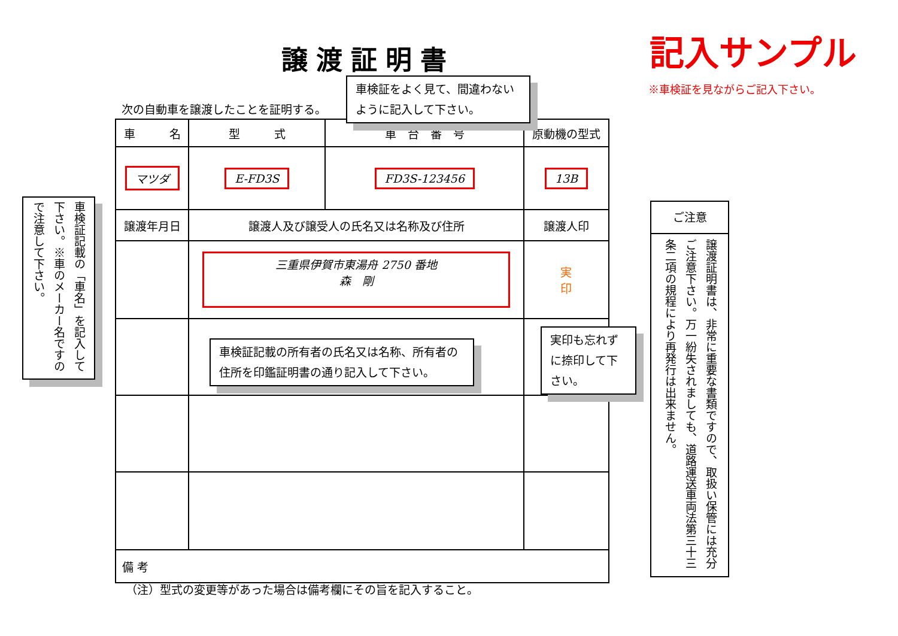譲渡証明書 記入サンプル
※車検証を見ながらご記入下さい。
次の自動車を譲渡したことを証明する。
| 車 名 | 型 式 | 車 台 番 号 | 原動機の型式 |
| --- | --- | --- | --- |
| マツダ | E-FD3S | FD3S-123456 | 13B |
| 譲渡年月日 | 譲渡人及び譲受人の氏名又は名称及び住所 | | 譲渡人印 |
| | 三重県伊賀市東湯舟 2750 番地 森 剛 | | 実 印 |
| 備 考 | | | |
車検証をよく見て、間違わないように記入して下さい。
車検証記載の「車名」を記入して下さい。※車のメーカー名ですので注意して下さい。
車検証記載の所有者の氏名又は名称、所有者の住所を印鑑証明書の通り記入して下さい。
実印も忘れずに捺印して下さい。
ご注意
譲渡証明書は、非常に重要な書類ですので、取扱い保管には充分ご注意下さい。万一紛失されましても、道路運送車両法第三十三条二項の規程により再発行は出来ません。
（注）型式の変更等があった場合は備考欄にその旨を記入すること。